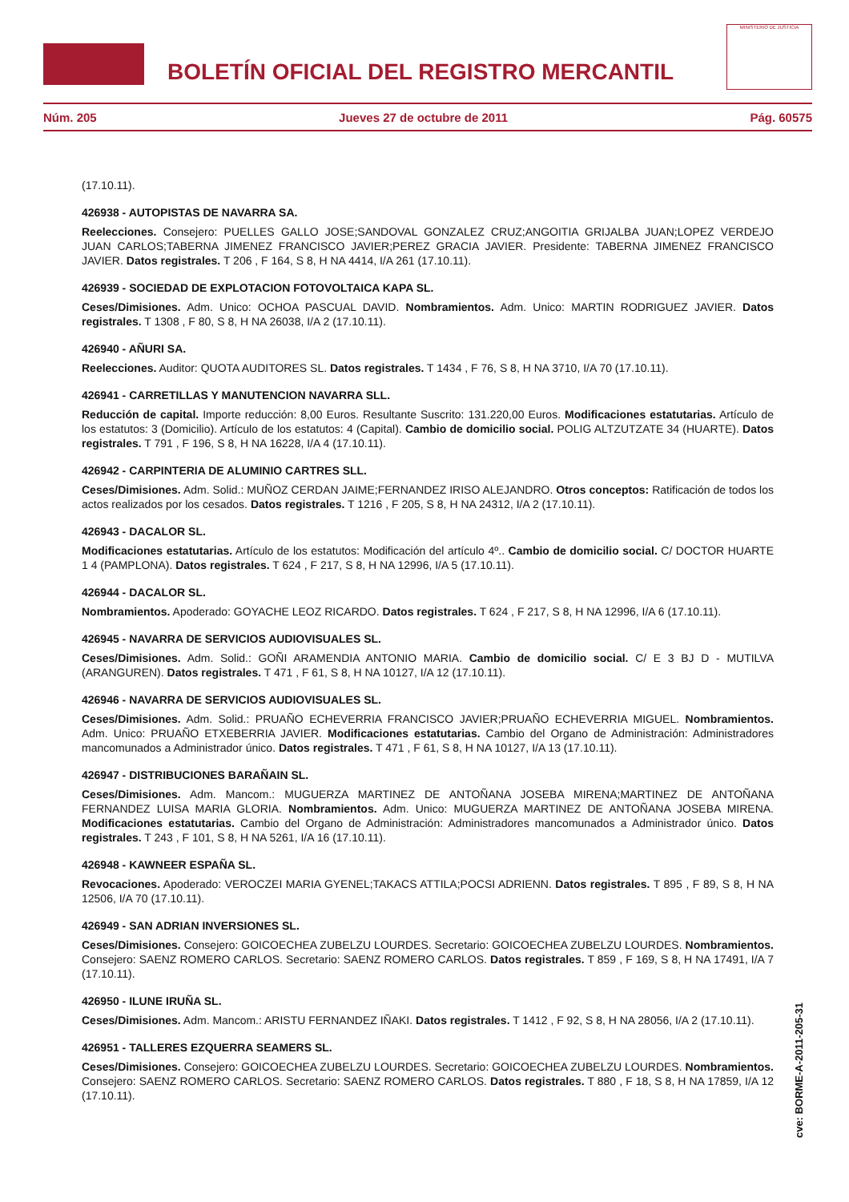BOLETÍN OFICIAL DEL REGISTRO MERCANTIL
MINISTERIO DE JUSTICIA
Núm. 205 Jueves 27 de octubre de 2011 Pág. 60575
(17.10.11).
426938 - AUTOPISTAS DE NAVARRA SA.
Reelecciones. Consejero: PUELLES GALLO JOSE;SANDOVAL GONZALEZ CRUZ;ANGOITIA GRIJALBA JUAN;LOPEZ VERDEJO JUAN CARLOS;TABERNA JIMENEZ FRANCISCO JAVIER;PEREZ GRACIA JAVIER. Presidente: TABERNA JIMENEZ FRANCISCO JAVIER. Datos registrales. T 206 , F 164, S 8, H NA 4414, I/A 261 (17.10.11).
426939 - SOCIEDAD DE EXPLOTACION FOTOVOLTAICA KAPA SL.
Ceses/Dimisiones. Adm. Unico: OCHOA PASCUAL DAVID. Nombramientos. Adm. Unico: MARTIN RODRIGUEZ JAVIER. Datos registrales. T 1308 , F 80, S 8, H NA 26038, I/A 2 (17.10.11).
426940 - AÑURI SA.
Reelecciones. Auditor: QUOTA AUDITORES SL. Datos registrales. T 1434 , F 76, S 8, H NA 3710, I/A 70 (17.10.11).
426941 - CARRETILLAS Y MANUTENCION NAVARRA SLL.
Reducción de capital. Importe reducción: 8,00 Euros. Resultante Suscrito: 131.220,00 Euros. Modificaciones estatutarias. Artículo de los estatutos: 3 (Domicilio). Artículo de los estatutos: 4 (Capital). Cambio de domicilio social. POLIG ALTZUTZATE 34 (HUARTE). Datos registrales. T 791 , F 196, S 8, H NA 16228, I/A 4 (17.10.11).
426942 - CARPINTERIA DE ALUMINIO CARTRES SLL.
Ceses/Dimisiones. Adm. Solid.: MUÑOZ CERDAN JAIME;FERNANDEZ IRISO ALEJANDRO. Otros conceptos: Ratificación de todos los actos realizados por los cesados. Datos registrales. T 1216 , F 205, S 8, H NA 24312, I/A 2 (17.10.11).
426943 - DACALOR SL.
Modificaciones estatutarias. Artículo de los estatutos: Modificación del artículo 4º.. Cambio de domicilio social. C/ DOCTOR HUARTE 1 4 (PAMPLONA). Datos registrales. T 624 , F 217, S 8, H NA 12996, I/A 5 (17.10.11).
426944 - DACALOR SL.
Nombramientos. Apoderado: GOYACHE LEOZ RICARDO. Datos registrales. T 624 , F 217, S 8, H NA 12996, I/A 6 (17.10.11).
426945 - NAVARRA DE SERVICIOS AUDIOVISUALES SL.
Ceses/Dimisiones. Adm. Solid.: GOÑI ARAMENDIA ANTONIO MARIA. Cambio de domicilio social. C/ E 3 BJ D - MUTILVA (ARANGUREN). Datos registrales. T 471 , F 61, S 8, H NA 10127, I/A 12 (17.10.11).
426946 - NAVARRA DE SERVICIOS AUDIOVISUALES SL.
Ceses/Dimisiones. Adm. Solid.: PRUAÑO ECHEVERRIA FRANCISCO JAVIER;PRUAÑO ECHEVERRIA MIGUEL. Nombramientos. Adm. Unico: PRUAÑO ETXEBERRIA JAVIER. Modificaciones estatutarias. Cambio del Organo de Administración: Administradores mancomunados a Administrador único. Datos registrales. T 471 , F 61, S 8, H NA 10127, I/A 13 (17.10.11).
426947 - DISTRIBUCIONES BARAÑAIN SL.
Ceses/Dimisiones. Adm. Mancom.: MUGUERZA MARTINEZ DE ANTOÑANA JOSEBA MIRENA;MARTINEZ DE ANTOÑANA FERNANDEZ LUISA MARIA GLORIA. Nombramientos. Adm. Unico: MUGUERZA MARTINEZ DE ANTOÑANA JOSEBA MIRENA. Modificaciones estatutarias. Cambio del Organo de Administración: Administradores mancomunados a Administrador único. Datos registrales. T 243 , F 101, S 8, H NA 5261, I/A 16 (17.10.11).
426948 - KAWNEER ESPAÑA SL.
Revocaciones. Apoderado: VEROCZEI MARIA GYENEL;TAKACS ATTILA;POCSI ADRIENN. Datos registrales. T 895 , F 89, S 8, H NA 12506, I/A 70 (17.10.11).
426949 - SAN ADRIAN INVERSIONES SL.
Ceses/Dimisiones. Consejero: GOICOECHEA ZUBELZU LOURDES. Secretario: GOICOECHEA ZUBELZU LOURDES. Nombramientos. Consejero: SAENZ ROMERO CARLOS. Secretario: SAENZ ROMERO CARLOS. Datos registrales. T 859 , F 169, S 8, H NA 17491, I/A 7 (17.10.11).
426950 - ILUNE IRUÑA SL.
Ceses/Dimisiones. Adm. Mancom.: ARISTU FERNANDEZ IÑAKI. Datos registrales. T 1412 , F 92, S 8, H NA 28056, I/A 2 (17.10.11).
426951 - TALLERES EZQUERRA SEAMERS SL.
Ceses/Dimisiones. Consejero: GOICOECHEA ZUBELZU LOURDES. Secretario: GOICOECHEA ZUBELZU LOURDES. Nombramientos. Consejero: SAENZ ROMERO CARLOS. Secretario: SAENZ ROMERO CARLOS. Datos registrales. T 880 , F 18, S 8, H NA 17859, I/A 12 (17.10.11).
cve: BORME-A-2011-205-31